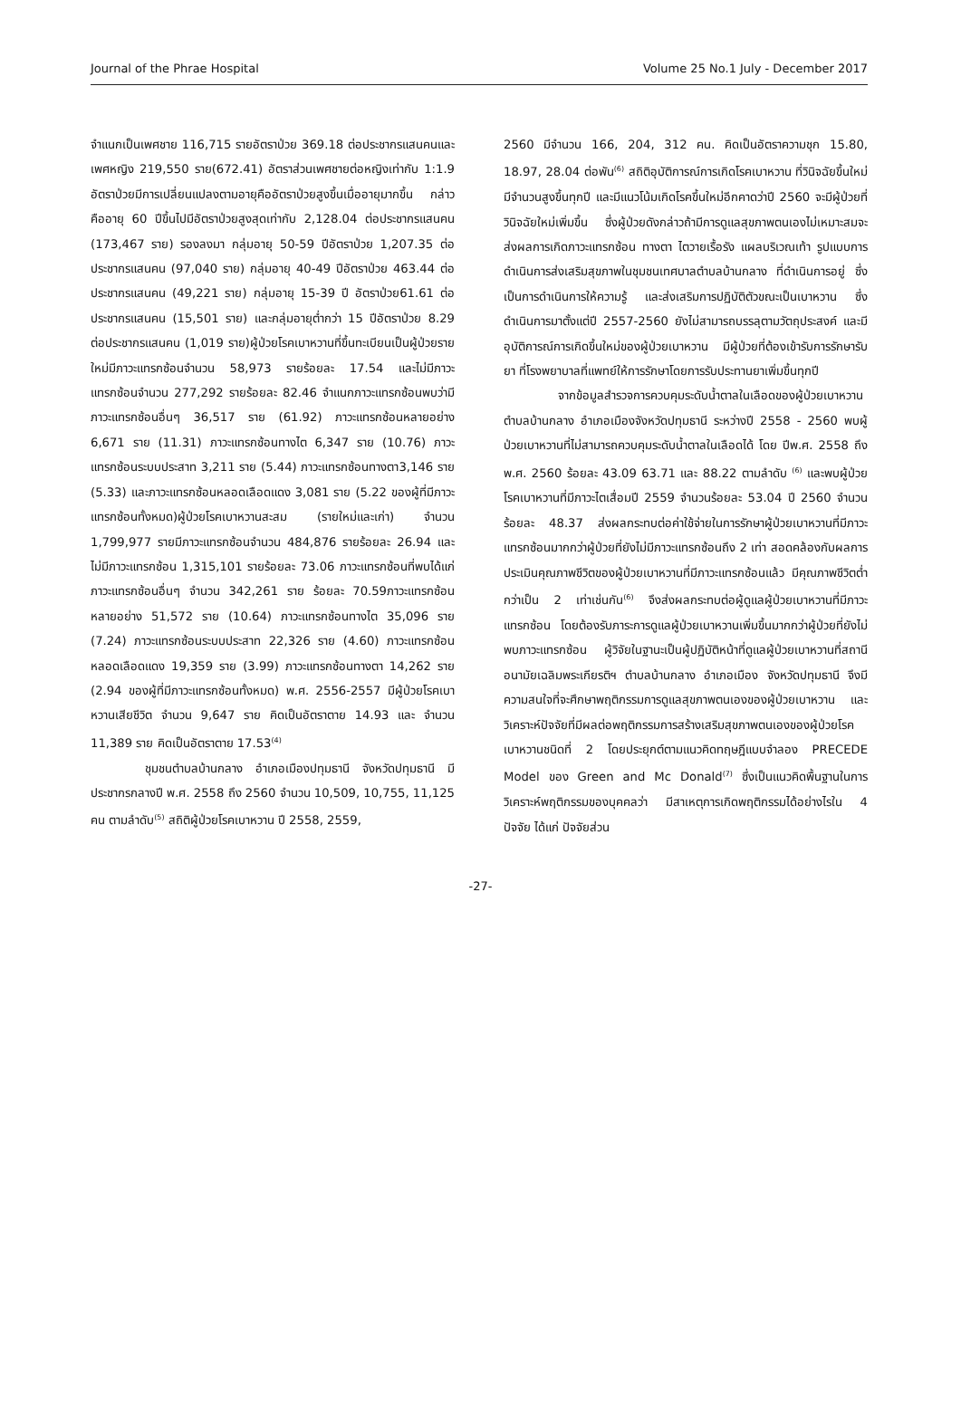Journal of the Phrae Hospital Volume 25 No.1 July - December 2017
จำแนกเป็นเพศชาย 116,715 รายอัตราป่วย 369.18 ต่อประชากรแสนคนและเพศหญิง 219,550 ราย(672.41) อัตราส่วนเพศชายต่อหญิงเท่ากับ 1:1.9 อัตราป่วยมีการเปลี่ยนแปลงตามอายุคืออัตราป่วยสูงขึ้นเมื่ออายุมากขึ้น กล่าวคืออายุ 60 ปีขึ้นไปมีอัตราป่วยสูงสุดเท่ากับ 2,128.04 ต่อประชากรแสนคน (173,467 ราย) รองลงมา กลุ่มอายุ 50-59 ปีอัตราป่วย 1,207.35 ต่อประชากรแสนคน (97,040 ราย) กลุ่มอายุ 40-49 ปีอัตราป่วย 463.44 ต่อประชากรแสนคน (49,221 ราย) กลุ่มอายุ 15-39 ปี อัตราป่วย61.61 ต่อประชากรแสนคน (15,501 ราย) และกลุ่มอายุต่ำกว่า 15 ปีอัตราป่วย 8.29 ต่อประชากรแสนคน (1,019 ราย)ผู้ป่วยโรคเบาหวานที่ขึ้นทะเบียนเป็นผู้ป่วยรายใหม่มีภาวะแทรกซ้อนจำนวน 58,973 รายร้อยละ 17.54 และไม่มีภาวะแทรกซ้อนจำนวน 277,292 รายร้อยละ 82.46 จำแนกภาวะแทรกซ้อนพบว่ามีภาวะแทรกซ้อนอื่นๆ 36,517 ราย (61.92) ภาวะแทรกซ้อนหลายอย่าง 6,671 ราย (11.31) ภาวะแทรกซ้อนทางไต 6,347 ราย (10.76) ภาวะแทรกซ้อนระบบประสาท 3,211 ราย (5.44) ภาวะแทรกซ้อนทางตา3,146 ราย (5.33) และภาวะแทรกซ้อนหลอดเลือดแดง 3,081 ราย (5.22 ของผู้ที่มีภาวะแทรกซ้อนทั้งหมด)ผู้ป่วยโรคเบาหวานสะสม (รายใหม่และเก่า) จำนวน 1,799,977 รายมีภาวะแทรกซ้อนจำนวน 484,876 รายร้อยละ 26.94 และไม่มีภาวะแทรกซ้อน 1,315,101 รายร้อยละ 73.06 ภาวะแทรกซ้อนที่พบได้แก่ภาวะแทรกซ้อนอื่นๆ จำนวน 342,261 ราย ร้อยละ 70.59ภาวะแทรกซ้อนหลายอย่าง 51,572 ราย (10.64) ภาวะแทรกซ้อนทางไต 35,096 ราย (7.24) ภาวะแทรกซ้อนระบบประสาท 22,326 ราย (4.60) ภาวะแทรกซ้อนหลอดเลือดแดง 19,359 ราย (3.99) ภาวะแทรกซ้อนทางตา 14,262 ราย (2.94 ของผู้ที่มีภาวะแทรกซ้อนทั้งหมด) พ.ศ. 2556-2557 มีผู้ป่วยโรคเบาหวานเสียชีวิต จำนวน 9,647 ราย คิดเป็นอัตราตาย 14.93 และ จำนวน 11,389 ราย คิดเป็นอัตราตาย 17.53<sup>(4)</sup>
ชุมชนตำบลบ้านกลาง อำเภอเมืองปทุมธานี จังหวัดปทุมธานี มีประชากรกลางปี พ.ศ. 2558 ถึง 2560 จำนวน 10,509, 10,755, 11,125 คน ตามลำดับ<sup>(5)</sup> สถิติผู้ป่วยโรคเบาหวาน ปี 2558, 2559,
2560 มีจำนวน 166, 204, 312 คน. คิดเป็นอัตราความชุก 15.80, 18.97, 28.04 ต่อพัน<sup>(6)</sup> สถิติอุบัติการณ์การเกิดโรคเบาหวาน ที่วินิจฉัยขึ้นใหม่มีจำนวนสูงขึ้นทุกปี และมีแนวโน้มเกิดโรคขึ้นใหม่อีกคาดว่าปี 2560 จะมีผู้ป่วยที่วินิจฉัยใหม่เพิ่มขึ้น ซึ่งผู้ป่วยดังกล่าวถ้ามีการดูแลสุขภาพตนเองไม่เหมาะสมจะส่งผลการเกิดภาวะแทรกซ้อน ทางตา ไตวายเรื้อรัง แผลบริเวณเท้า รูปแบบการดำเนินการส่งเสริมสุขภาพในชุมชนเทศบาลตำบลบ้านกลาง ที่ดำเนินการอยู่ ซึ่งเป็นการดำเนินการให้ความรู้ และส่งเสริมการปฏิบัติตัวขณะเป็นเบาหวาน ซึ่งดำเนินการมาตั้งแต่ปี 2557-2560 ยังไม่สามารถบรรลุตามวัตถุประสงค์ และมีอุบัติการณ์การเกิดขึ้นใหม่ของผู้ป่วยเบาหวาน มีผู้ป่วยที่ต้องเข้ารับการรักษารับยา ที่โรงพยาบาลที่แพทย์ให้การรักษาโดยการรับประทานยาเพิ่มขึ้นทุกปี
จากข้อมูลสำรวจการควบคุมระดับน้ำตาลในเลือดของผู้ป่วยเบาหวานตำบลบ้านกลาง อำเภอเมืองจังหวัดปทุมธานี ระหว่างปี 2558 - 2560 พบผู้ป่วยเบาหวานที่ไม่สามารถควบคุมระดับน้ำตาลในเลือดได้ โดย ปีพ.ศ. 2558 ถึง พ.ศ. 2560 ร้อยละ 43.09 63.71 และ 88.22 ตามลำดับ <sup>(6)</sup> และพบผู้ป่วยโรคเบาหวานที่มีภาวะไตเสื่อมปี 2559 จำนวนร้อยละ 53.04 ปี 2560 จำนวนร้อยละ 48.37 ส่งผลกระทบต่อค่าใช้จ่ายในการรักษาผู้ป่วยเบาหวานที่มีภาวะแทรกซ้อนมากกว่าผู้ป่วยที่ยังไม่มีภาวะแทรกซ้อนถึง 2 เท่า สอดคล้องกับผลการประเมินคุณภาพชีวิตของผู้ป่วยเบาหวานที่มีภาวะแทรกซ้อนแล้ว มีคุณภาพชีวิตต่ำกว่าเป็น 2 เท่าเช่นกัน<sup>(6)</sup> จึงส่งผลกระทบต่อผู้ดูแลผู้ป่วยเบาหวานที่มีภาวะแทรกซ้อน โดยต้องรับภาระการดูแลผู้ป่วยเบาหวานเพิ่มขึ้นมากกว่าผู้ป่วยที่ยังไม่พบภาวะแทรกซ้อน ผู้วิจัยในฐานะเป็นผู้ปฏิบัติหน้าที่ดูแลผู้ป่วยเบาหวานที่สถานีอนามัยเฉลิมพระเกียรติฯ ตำบลบ้านกลาง อำเภอเมือง จังหวัดปทุมธานี จึงมีความสนใจที่จะศึกษาพฤติกรรมการดูแลสุขภาพตนเองของผู้ป่วยเบาหวาน และวิเคราะห์ปัจจัยที่มีผลต่อพฤติกรรมการสร้างเสริมสุขภาพตนเองของผู้ป่วยโรคเบาหวานชนิดที่ 2 โดยประยุกต์ตามแนวคิดทฤษฎีแบบจำลอง PRECEDE Model ของ Green and Mc Donald<sup>(7)</sup> ซึ่งเป็นแนวคิดพื้นฐานในการวิเคราะห์พฤติกรรมของบุคคลว่า มีสาเหตุการเกิดพฤติกรรมได้อย่างไรใน 4 ปัจจัย ได้แก่ ปัจจัยส่วน
-27-